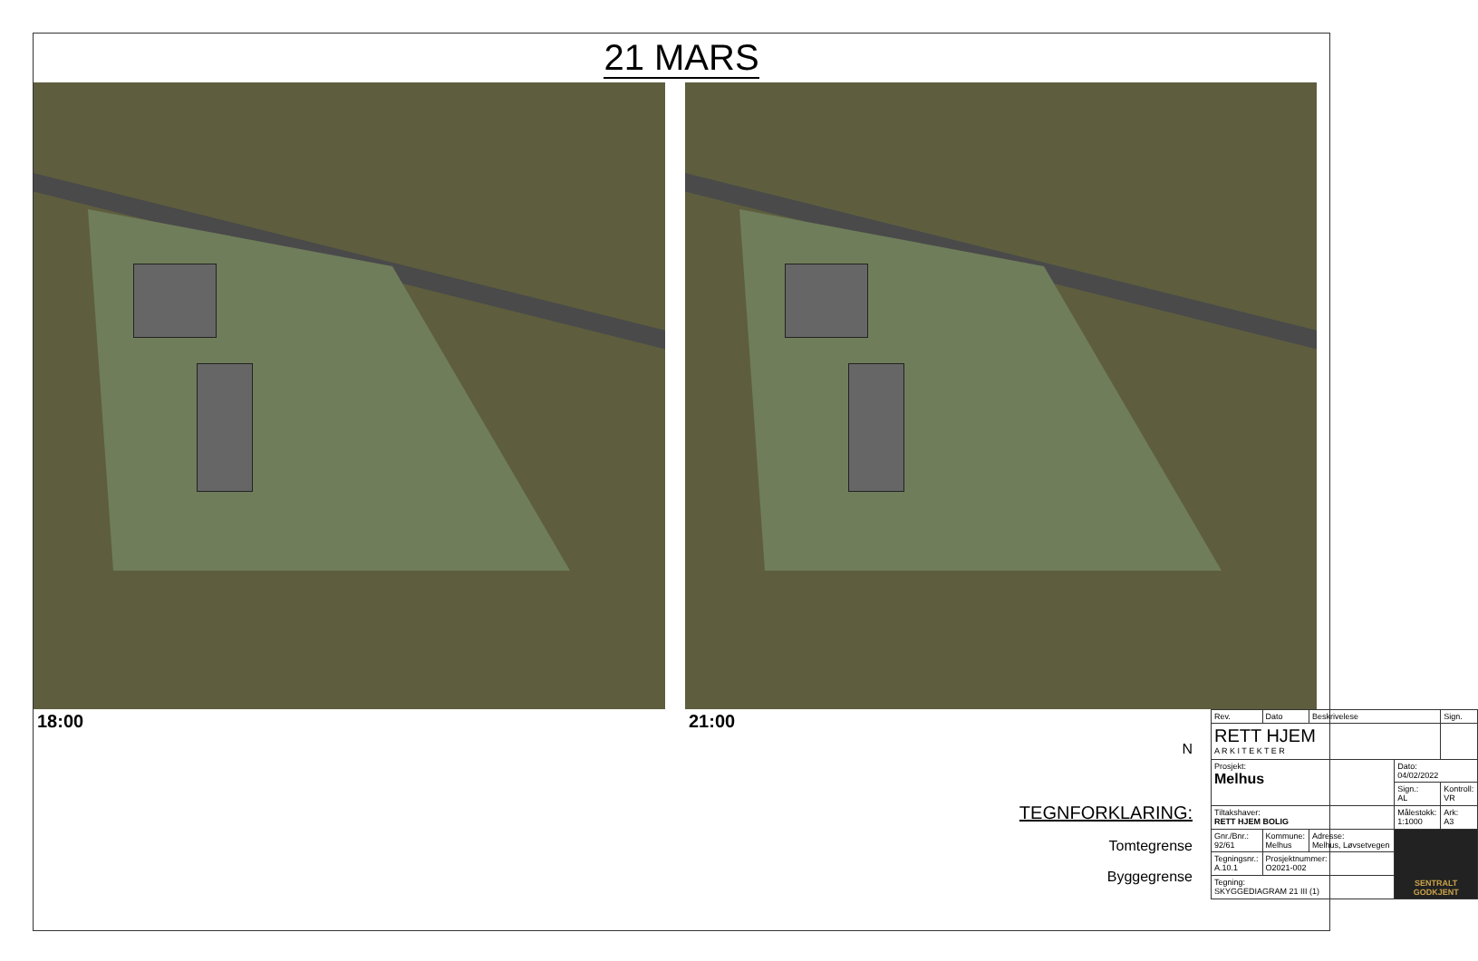21 MARS
18:00 21:00
N
TEGNFORKLARING:
Tomtegrense
Byggegrense
| Rev. | Dato | Beskrivelese | | Sign. |
| RETT HJEM A R K I T E K T E R | | | | |
| Prosjekt: Melhus | | | Dato: 04/02/2022 | |
| | | | Sign.: AL | Kontroll: VR |
| Tiltakshaver: RETT HJEM BOLIG | | | Målestokk: 1:1000 | Ark: A3 |
| Gnr./Bnr.: 92/61 | Kommune: Melhus | Adresse: Melhus, Løvsetvegen | SENTRALT GODKJENT | |
| Tegningsnr.: A.10.1 | Prosjektnummer: O2021-002 | | | |
| Tegning: SKYGGEDIAGRAM 21 III (1) | | | | |